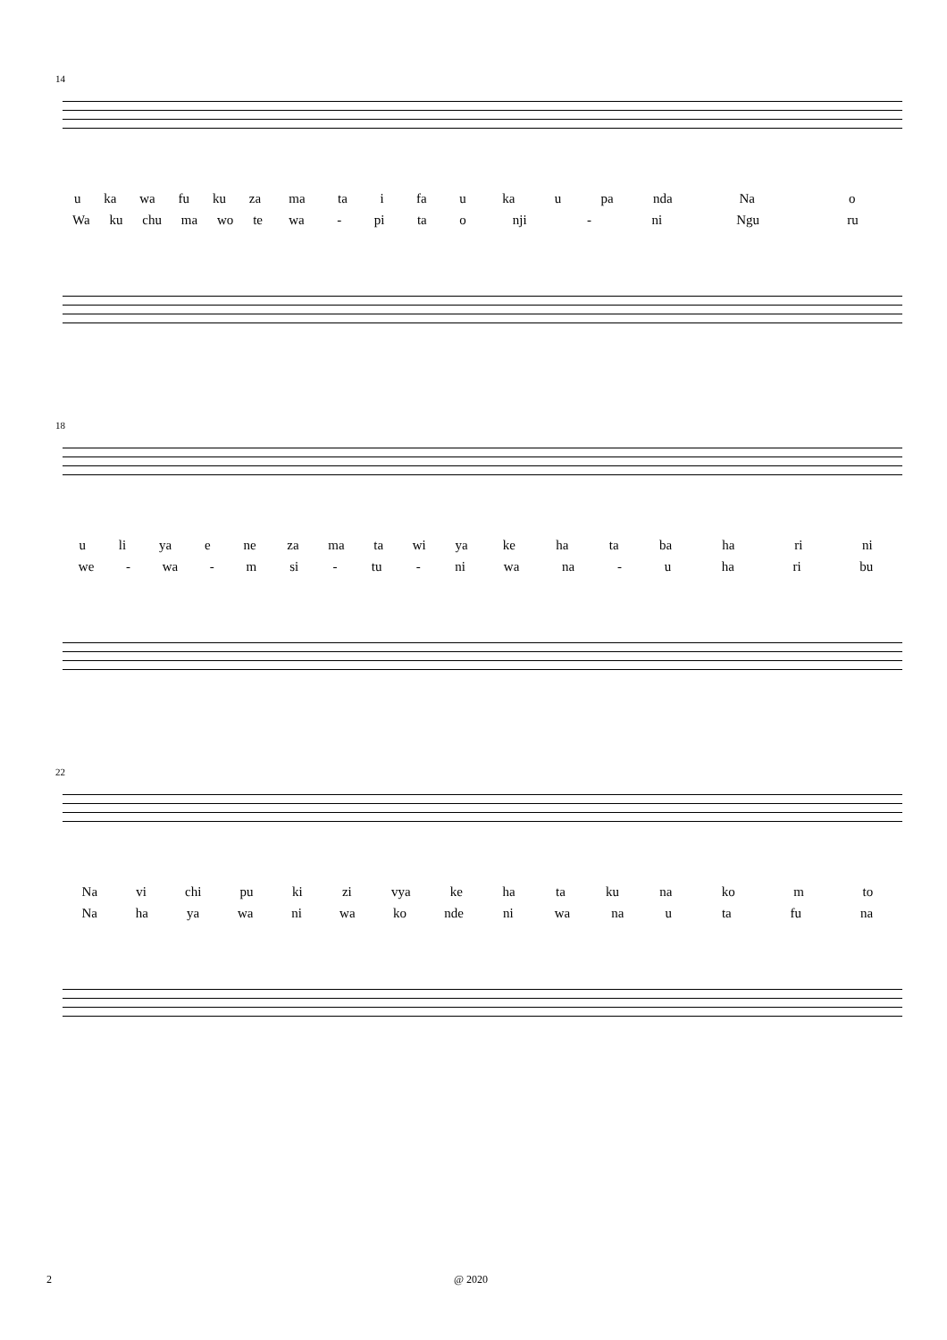14
u ka wa fu ku za ma ta i fa u ka u pa nda Na o
Wa ku chu ma wo te wa - pi ta o nji - ni Ngu ru
18
u li ya e ne za ma ta wi ya ke ha ta ba ha ri ni
we - wa - m si - tu - ni wa na - u ha ri bu
22
Na vi chi pu ki zi vya ke ha ta ku na ko m to
Na ha ya wa ni wa ko nde ni wa na u ta fu na
2 @ 2020